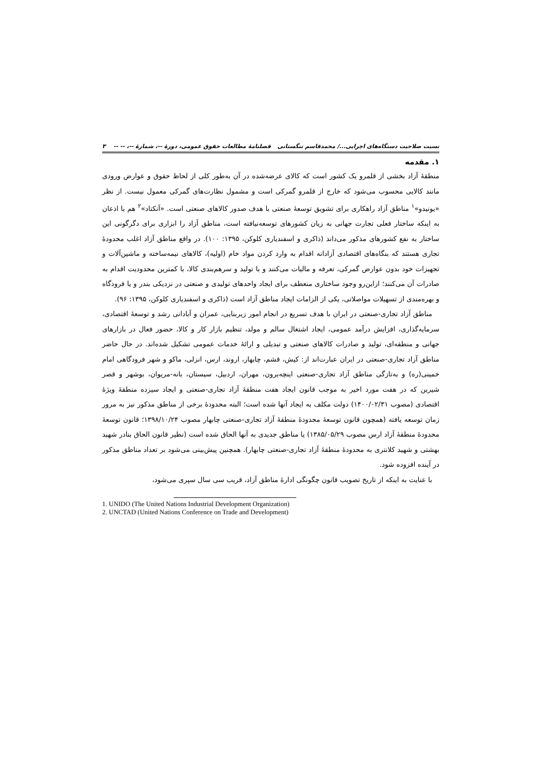نسبت صلاحیت دستگاه‌های اجرایی.../ محمدقاسم تنگستانی فصلنامهٔ مطالعات حقوق عمومی، دورهٔ --، شمارهٔ --، -- -- ۳
۱. مقدمه
منطقهٔ آزاد بخشی از قلمرو یک کشور است که کالای عرضه‌شده در آن به‌طور کلی از لحاظ حقوق و عوارض ورودی مانند کالایی محسوب می‌شود که خارج از قلمرو گمرکی است و مشمول نظارت‌های گمرکی معمول نیست. از نظر «یونیدو»<sup>۱</sup> مناطق آزاد راهکاری برای تشویق توسعهٔ صنعتی با هدف صدور کالاهای صنعتی است. «آنکتاد»<sup>۲</sup> هم با اذعان به اینکه ساختار فعلی تجارت جهانی به زیان کشورهای توسعه‌نیافته است، مناطق آزاد را ابزاری برای دگرگونی این ساختار به نفع کشورهای مذکور می‌داند (ذاکری و اسفندیاری کلوکن، ۱۳۹۵: ۱۰۰). در واقع مناطق آزاد اغلب محدودهٔ تجاری هستند که بنگاه‌های اقتصادی آزادانه اقدام به وارد کردن مواد خام (اولیه)، کالاهای نیمه‌ساخته و ماشین‌آلات و تجهیزات خود بدون عوارض گمرکی، تعرفه و مالیات می‌کنند و با تولید و سرهم‌بندی کالا، با کمترین محدودیت اقدام به صادرات آن می‌کنند؛ ازاین‌رو وجود ساختاری منعطف برای ایجاد واحدهای تولیدی و صنعتی در نزدیکی بندر و یا فرودگاه و بهره‌مندی از تسهیلات مواصلاتی، یکی از الزامات ایجاد مناطق آزاد است (ذاکری و اسفندیاری کلوکن، ۱۳۹۵: ۹۶).
مناطق آزاد تجاری-صنعتی در ایران با هدف تسریع در انجام امور زیربنایی، عمران و آبادانی رشد و توسعهٔ اقتصادی، سرمایه‌گذاری، افزایش درآمد عمومی، ایجاد اشتغال سالم و مولد، تنظیم بازار کار و کالا، حضور فعال در بازارهای جهانی و منطقه‌ای، تولید و صادرات کالاهای صنعتی و تبدیلی و ارائهٔ خدمات عمومی تشکیل شده‌اند. در حال حاضر مناطق آزاد تجاری-صنعتی در ایران عبارت‌اند از: کیش، قشم، چابهار، اروند، ارس، انزلی، ماکو و شهر فرودگاهی امام خمینی(ره) و به‌تازگی مناطق آزاد تجاری-صنعتی اینچه‌برون، مهران، اردبیل، سیستان، بانه-مریوان، بوشهر و قصر شیرین که در هفت مورد اخیر به موجب قانون ایجاد هفت منطقهٔ آزاد تجاری-صنعتی و ایجاد سیزده منطقهٔ ویژهٔ اقتصادی (مصوب ۱۴۰۰/۰۲/۳۱) دولت مکلف به ایجاد آنها شده است؛ البته محدودهٔ برخی از مناطق مذکور نیز به مرور زمان توسعه یافته (همچون قانون توسعهٔ محدودهٔ منطقهٔ آزاد تجاری-صنعتی چابهار مصوب ۱۳۹۸/۱۰/۲۴؛ قانون توسعهٔ محدودهٔ منطقهٔ آزاد ارس مصوب ۱۳۸۵/۰۵/۲۹) یا مناطق جدیدی به آنها الحاق شده است (نظیر قانون الحاق بنادر شهید بهشتی و شهید کلانتری به محدودهٔ منطقهٔ آزاد تجاری-صنعتی چابهار). همچنین پیش‌بینی می‌شود بر تعداد مناطق مذکور در آینده افزوده شود.
با عنایت به اینکه از تاریخ تصویب قانون چگونگی ادارهٔ مناطق آزاد، قریب سی سال سپری می‌شود،
1. UNIDO (The United Nations Industrial Development Organization)
2. UNCTAD (United Nations Conference on Trade and Development)